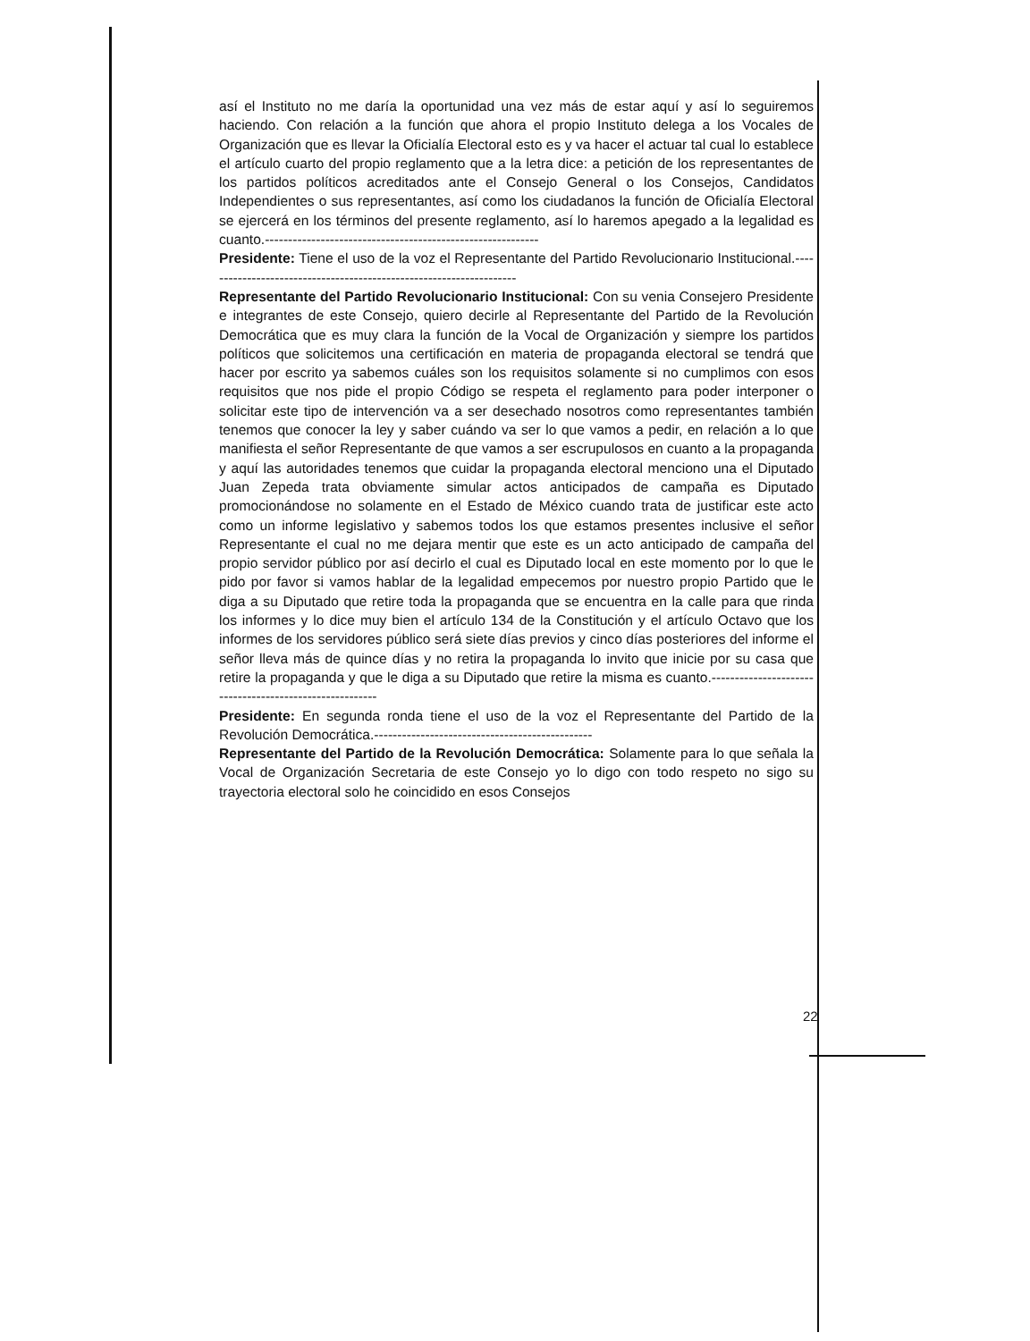así el Instituto no me daría la oportunidad una vez más de estar aquí y así lo seguiremos haciendo. Con relación a la función que ahora el propio Instituto delega a los Vocales de Organización que es llevar la Oficialía Electoral esto es y va hacer el actuar tal cual lo establece el artículo cuarto del propio reglamento que a la letra dice: a petición de los representantes de los partidos políticos acreditados ante el Consejo General o los Consejos, Candidatos Independientes o sus representantes, así como los ciudadanos la función de Oficialía Electoral se ejercerá en los términos del presente reglamento, así lo haremos apegado a la legalidad es cuanto.-----------------------------------------------------------
Presidente: Tiene el uso de la voz el Representante del Partido Revolucionario Institucional.--------------------------------------------------------------------
Representante del Partido Revolucionario Institucional: Con su venia Consejero Presidente e integrantes de este Consejo, quiero decirle al Representante del Partido de la Revolución Democrática que es muy clara la función de la Vocal de Organización y siempre los partidos políticos que solicitemos una certificación en materia de propaganda electoral se tendrá que hacer por escrito ya sabemos cuáles son los requisitos solamente si no cumplimos con esos requisitos que nos pide el propio Código se respeta el reglamento para poder interponer o solicitar este tipo de intervención va a ser desechado nosotros como representantes también tenemos que conocer la ley y saber cuándo va ser lo que vamos a pedir, en relación a lo que manifiesta el señor Representante de que vamos a ser escrupulosos en cuanto a la propaganda y aquí las autoridades tenemos que cuidar la propaganda electoral menciono una el Diputado Juan Zepeda trata obviamente simular actos anticipados de campaña es Diputado promocionándose no solamente en el Estado de México cuando trata de justificar este acto como un informe legislativo y sabemos todos los que estamos presentes inclusive el señor Representante el cual no me dejara mentir que este es un acto anticipado de campaña del propio servidor público por así decirlo el cual es Diputado local en este momento por lo que le pido por favor si vamos hablar de la legalidad empecemos por nuestro propio Partido que le diga a su Diputado que retire toda la propaganda que se encuentra en la calle para que rinda los informes y lo dice muy bien el artículo 134 de la Constitución y el artículo Octavo que los informes de los servidores público será siete días previos y cinco días posteriores del informe el señor lleva más de quince días y no retira la propaganda lo invito que inicie por su casa que retire la propaganda y que le diga a su Diputado que retire la misma es cuanto.--------------------------------------------------------
Presidente: En segunda ronda tiene el uso de la voz el Representante del Partido de la Revolución Democrática.-----------------------------------------------
Representante del Partido de la Revolución Democrática: Solamente para lo que señala la Vocal de Organización Secretaria de este Consejo yo lo digo con todo respeto no sigo su trayectoria electoral solo he coincidido en esos Consejos
22